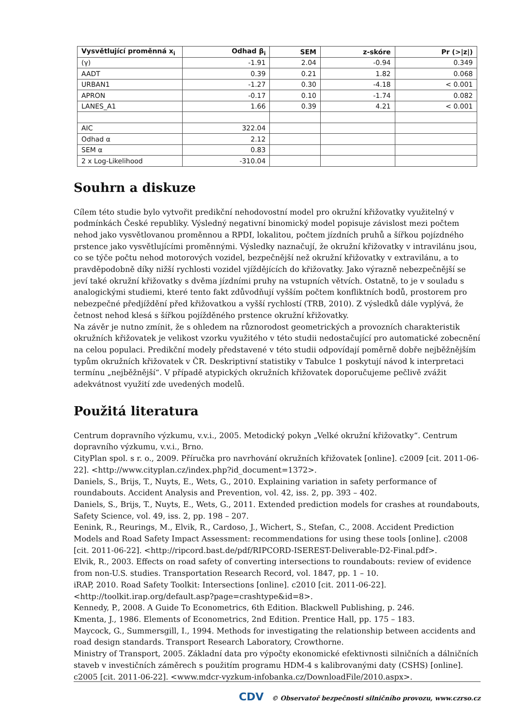| Vysvětlující proměnná x<sub>i</sub> | Odhad β<sub>i</sub> | SEM | z-skóre | Pr (>/z/) |
| --- | --- | --- | --- | --- |
| (γ) | -1.91 | 2.04 | -0.94 | 0.349 |
| AADT | 0.39 | 0.21 | 1.82 | 0.068 |
| URBAN1 | -1.27 | 0.30 | -4.18 | < 0.001 |
| APRON | -0.17 | 0.10 | -1.74 | 0.082 |
| LANES_A1 | 1.66 | 0.39 | 4.21 | < 0.001 |
| AIC | 322.04 | | | |
| Odhad α | 2.12 | | | |
| SEM α | 0.83 | | | |
| 2 x Log-Likelihood | -310.04 | | | |
Souhrn a diskuze
Cílem této studie bylo vytvořit predikční nehodovostní model pro okružní křižovatky využitelný v podmínkách České republiky. Výsledný negativní binomický model popisuje závislost mezi počtem nehod jako vysvětlovanou proměnnou a RPDI, lokalitou, počtem jízdních pruhů a šířkou pojízdného prstence jako vysvětlujícími proměnnými. Výsledky naznačují, že okružní křižovatky v intravilánu jsou, co se týče počtu nehod motorových vozidel, bezpečnější než okružní křižovatky v extravilánu, a to pravděpodobně díky nižší rychlosti vozidel vjíždějících do křižovatky. Jako výrazně nebezpečnější se jeví také okružní křižovatky s dvěma jízdními pruhy na vstupních větvích. Ostatně, to je v souladu s analogickými studiemi, které tento fakt zdůvodňují vyšším počtem konfliktních bodů, prostorem pro nebezpečné předjíždění před křižovatkou a vyšší rychlostí (TRB, 2010). Z výsledků dále vyplývá, že četnost nehod klesá s šířkou pojížděného prstence okružní křižovatky.
Na závěr je nutno zmínit, že s ohledem na různorodost geometrických a provozních charakteristik okružních křižovatek je velikost vzorku využitého v této studii nedostačující pro automatické zobecnění na celou populaci. Predikční modely představené v této studii odpovídají poměrně dobře nejběžnějším typům okružních křižovatek v ČR. Deskriptivní statistiky v Tabulce 1 poskytují návod k interpretaci termínu „nejběžnější“. V případě atypických okružních křižovatek doporučujeme pečlivě zvážit adekvátnost využití zde uvedených modelů.
Použitá literatura
Centrum dopravního výzkumu, v.v.i., 2005. Metodický pokyn „Velké okružní křižovatky“. Centrum dopravního výzkumu, v.v.i., Brno.
CityPlan spol. s r. o., 2009. Příručka pro navrhování okružních křižovatek [online]. c2009 [cit. 2011-06-22]. <http://www.cityplan.cz/index.php?id_document=1372>.
Daniels, S., Brijs, T., Nuyts, E., Wets, G., 2010. Explaining variation in safety performance of roundabouts. Accident Analysis and Prevention, vol. 42, iss. 2, pp. 393 – 402.
Daniels, S., Brijs, T., Nuyts, E., Wets, G., 2011. Extended prediction models for crashes at roundabouts, Safety Science, vol. 49, iss. 2, pp. 198 – 207.
Eenink, R., Reurings, M., Elvik, R., Cardoso, J., Wichert, S., Stefan, C., 2008. Accident Prediction Models and Road Safety Impact Assessment: recommendations for using these tools [online]. c2008 [cit. 2011-06-22]. <http://ripcord.bast.de/pdf/RIPCORD-ISEREST-Deliverable-D2-Final.pdf>.
Elvik, R., 2003. Effects on road safety of converting intersections to roundabouts: review of evidence from non-U.S. studies. Transportation Research Record, vol. 1847, pp. 1 – 10.
iRAP, 2010. Road Safety Toolkit: Intersections [online]. c2010 [cit. 2011-06-22]. <http://toolkit.irap.org/default.asp?page=crashtype&id=8>.
Kennedy, P., 2008. A Guide To Econometrics, 6th Edition. Blackwell Publishing, p. 246.
Kmenta, J., 1986. Elements of Econometrics, 2nd Edition. Prentice Hall, pp. 175 – 183.
Maycock, G., Summersgill, I., 1994. Methods for investigating the relationship between accidents and road design standards. Transport Research Laboratory, Crowthorne.
Ministry of Transport, 2005. Základní data pro výpočty ekonomické efektivnosti silničních a dálničních staveb v investičních záměrech s použitím programu HDM-4 s kalibrovanými daty (CSHS) [online]. c2005 [cit. 2011-06-22]. <www.mdcr-vyzkum-infobanka.cz/DownloadFile/2010.aspx>.
CDV © Observatoř bezpečnosti silničního provozu, www.czrso.cz